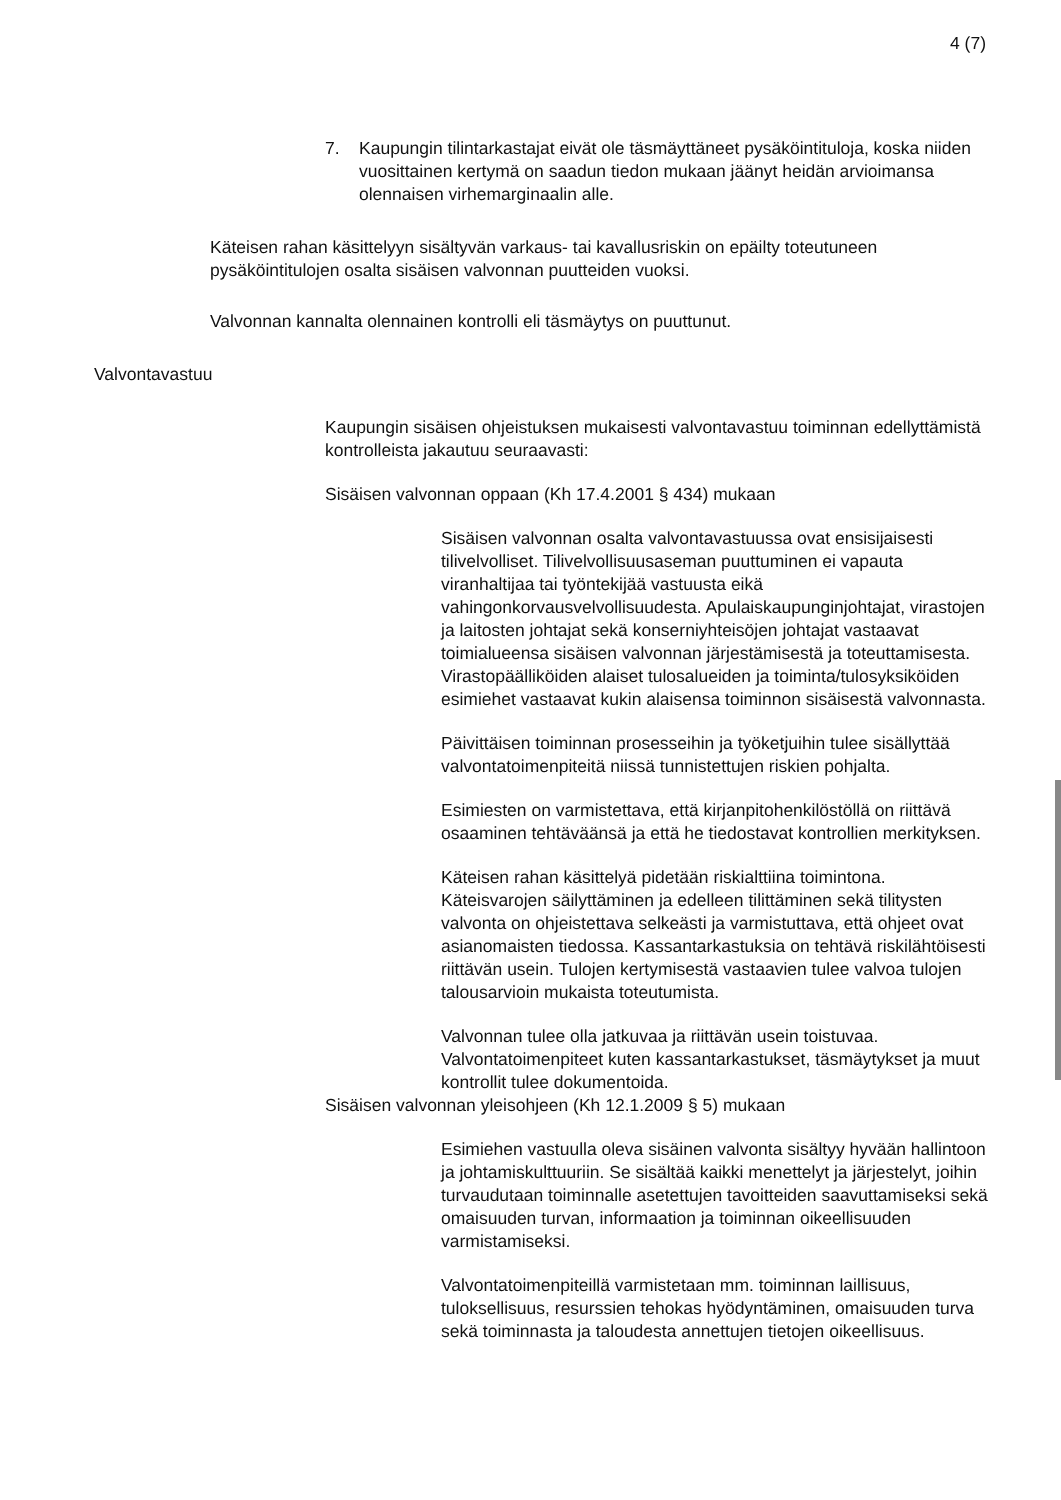4 (7)
7. Kaupungin tilintarkastajat eivät ole täsmäyttäneet pysäköintituloja, koska niiden vuosittainen kertymä on saadun tiedon mukaan jäänyt heidän arvioimansa olennaisen virhemarginaalin alle.
Käteisen rahan käsittelyyn sisältyvän varkaus- tai kavallusriskin on epäilty toteutuneen pysäköintitulojen osalta sisäisen valvonnan puutteiden vuoksi.
Valvonnan kannalta olennainen kontrolli eli täsmäytys on puuttunut.
Valvontavastuu
Kaupungin sisäisen ohjeistuksen mukaisesti valvontavastuu toiminnan edellyttämistä kontrolleista jakautuu seuraavasti:
Sisäisen valvonnan oppaan (Kh 17.4.2001 § 434) mukaan
Sisäisen valvonnan osalta valvontavastuussa ovat ensisijaisesti tilivelvolliset. Tilivelvollisuusaseman puuttuminen ei vapauta viranhaltijaa tai työntekijää vastuusta eikä vahingonkorvausvelvollisuudesta. Apulaiskaupunginjohtajat, virastojen ja laitosten johtajat sekä konserniyhteisöjen johtajat vastaavat toimialueensa sisäisen valvonnan järjestämisestä ja toteuttamisesta. Virastopäälliköiden alaiset tulosalueiden ja toiminta/tulosyksiköiden esimiehet vastaavat kukin alaisensa toiminnon sisäisestä valvonnasta.
Päivittäisen toiminnan prosesseihin ja työketjuihin tulee sisällyttää valvontatoimenpiteitä niissä tunnistettujen riskien pohjalta.
Esimiesten on varmistettava, että kirjanpitohenkilöstöllä on riittävä osaaminen tehtäväänsä ja että he tiedostavat kontrollien merkityksen.
Käteisen rahan käsittelyä pidetään riskialttiina toimintona. Käteisvarojen säilyttäminen ja edelleen tilittäminen sekä tilitysten valvonta on ohjeistettava selkeästi ja varmistuttava, että ohjeet ovat asianomaisten tiedossa. Kassantarkastuksia on tehtävä riskilähtöisesti riittävän usein. Tulojen kertymisestä vastaavien tulee valvoa tulojen talousarvioin mukaista toteutumista.
Valvonnan tulee olla jatkuvaa ja riittävän usein toistuvaa. Valvontatoimenpiteet kuten kassantarkastukset, täsmäytykset ja muut kontrollit tulee dokumentoida.
Sisäisen valvonnan yleisohjeen (Kh 12.1.2009 § 5) mukaan
Esimiehen vastuulla oleva sisäinen valvonta sisältyy hyvään hallintoon ja johtamiskulttuuriin. Se sisältää kaikki menettelyt ja järjestelyt, joihin turvaudutaan toiminnalle asetettujen tavoitteiden saavuttamiseksi sekä omaisuuden turvan, informaation ja toiminnan oikeellisuuden varmistamiseksi.
Valvontatoimenpiteillä varmistetaan mm. toiminnan laillisuus, tuloksellisuus, resurssien tehokas hyödyntäminen, omaisuuden turva sekä toiminnasta ja taloudesta annettujen tietojen oikeellisuus.